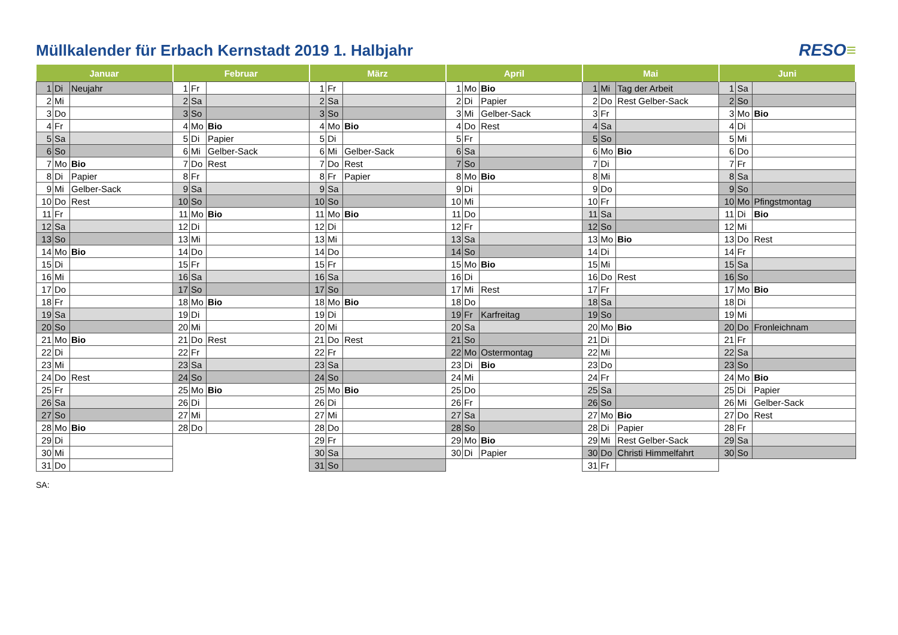Müllkalender für Erbach Kernstadt 2019 1. Halbjahr
RESO≡
| Januar | | | Februar | | | März | | | April | | | Mai | | | Juni | | |
| --- | --- | --- | --- | --- | --- | --- | --- | --- | --- | --- | --- | --- | --- | --- | --- | --- | --- |
| 1 | Di | Neujahr | 1 | Fr | | 1 | Fr | | 1 | Mo | Bio | 1 | Mi | Tag der Arbeit | 1 | Sa | |
| 2 | Mi | | 2 | Sa | | 2 | Sa | | 2 | Di | Papier | 2 | Do | Rest Gelber-Sack | 2 | So | |
| 3 | Do | | 3 | So | | 3 | So | | 3 | Mi | Gelber-Sack | 3 | Fr | | 3 | Mo | Bio |
| 4 | Fr | | 4 | Mo | Bio | 4 | Mo | Bio | 4 | Do | Rest | 4 | Sa | | 4 | Di | |
| 5 | Sa | | 5 | Di | Papier | 5 | Di | | 5 | Fr | | 5 | So | | 5 | Mi | |
| 6 | So | | 6 | Mi | Gelber-Sack | 6 | Mi | Gelber-Sack | 6 | Sa | | 6 | Mo | Bio | 6 | Do | |
| 7 | Mo | Bio | 7 | Do | Rest | 7 | Do | Rest | 7 | So | | 7 | Di | | 7 | Fr | |
| 8 | Di | Papier | 8 | Fr | | 8 | Fr | Papier | 8 | Mo | Bio | 8 | Mi | | 8 | Sa | |
| 9 | Mi | Gelber-Sack | 9 | Sa | | 9 | Sa | | 9 | Di | | 9 | Do | | 9 | So | |
| 10 | Do | Rest | 10 | So | | 10 | So | | 10 | Mi | | 10 | Fr | | 10 | Mo | Pfingstmontag |
| 11 | Fr | | 11 | Mo | Bio | 11 | Mo | Bio | 11 | Do | | 11 | Sa | | 11 | Di | Bio |
| 12 | Sa | | 12 | Di | | 12 | Di | | 12 | Fr | | 12 | So | | 12 | Mi | |
| 13 | So | | 13 | Mi | | 13 | Mi | | 13 | Sa | | 13 | Mo | Bio | 13 | Do | Rest |
| 14 | Mo | Bio | 14 | Do | | 14 | Do | | 14 | So | | 14 | Di | | 14 | Fr | |
| 15 | Di | | 15 | Fr | | 15 | Fr | | 15 | Mo | Bio | 15 | Mi | | 15 | Sa | |
| 16 | Mi | | 16 | Sa | | 16 | Sa | | 16 | Di | | 16 | Do | Rest | 16 | So | |
| 17 | Do | | 17 | So | | 17 | So | | 17 | Mi | Rest | 17 | Fr | | 17 | Mo | Bio |
| 18 | Fr | | 18 | Mo | Bio | 18 | Mo | Bio | 18 | Do | | 18 | Sa | | 18 | Di | |
| 19 | Sa | | 19 | Di | | 19 | Di | | 19 | Fr | Karfreitag | 19 | So | | 19 | Mi | |
| 20 | So | | 20 | Mi | | 20 | Mi | | 20 | Sa | | 20 | Mo | Bio | 20 | Do | Fronleichnam |
| 21 | Mo | Bio | 21 | Do | Rest | 21 | Do | Rest | 21 | So | | 21 | Di | | 21 | Fr | |
| 22 | Di | | 22 | Fr | | 22 | Fr | | 22 | Mo | Ostermontag | 22 | Mi | | 22 | Sa | |
| 23 | Mi | | 23 | Sa | | 23 | Sa | | 23 | Di | Bio | 23 | Do | | 23 | So | |
| 24 | Do | Rest | 24 | So | | 24 | So | | 24 | Mi | | 24 | Fr | | 24 | Mo | Bio |
| 25 | Fr | | 25 | Mo | Bio | 25 | Mo | Bio | 25 | Do | | 25 | Sa | | 25 | Di | Papier |
| 26 | Sa | | 26 | Di | | 26 | Di | | 26 | Fr | | 26 | So | | 26 | Mi | Gelber-Sack |
| 27 | So | | 27 | Mi | | 27 | Mi | | 27 | Sa | | 27 | Mo | Bio | 27 | Do | Rest |
| 28 | Mo | Bio | 28 | Do | | 28 | Do | | 28 | So | | 28 | Di | Papier | 28 | Fr | |
| 29 | Di | | | | | 29 | Fr | | 29 | Mo | Bio | 29 | Mi | Rest Gelber-Sack | 29 | Sa | |
| 30 | Mi | | | | | 30 | Sa | | 30 | Di | Papier | 30 | Do | Christi Himmelfahrt | 30 | So | |
| 31 | Do | | | | | 31 | So | | | | | 31 | Fr | | | | |
SA: